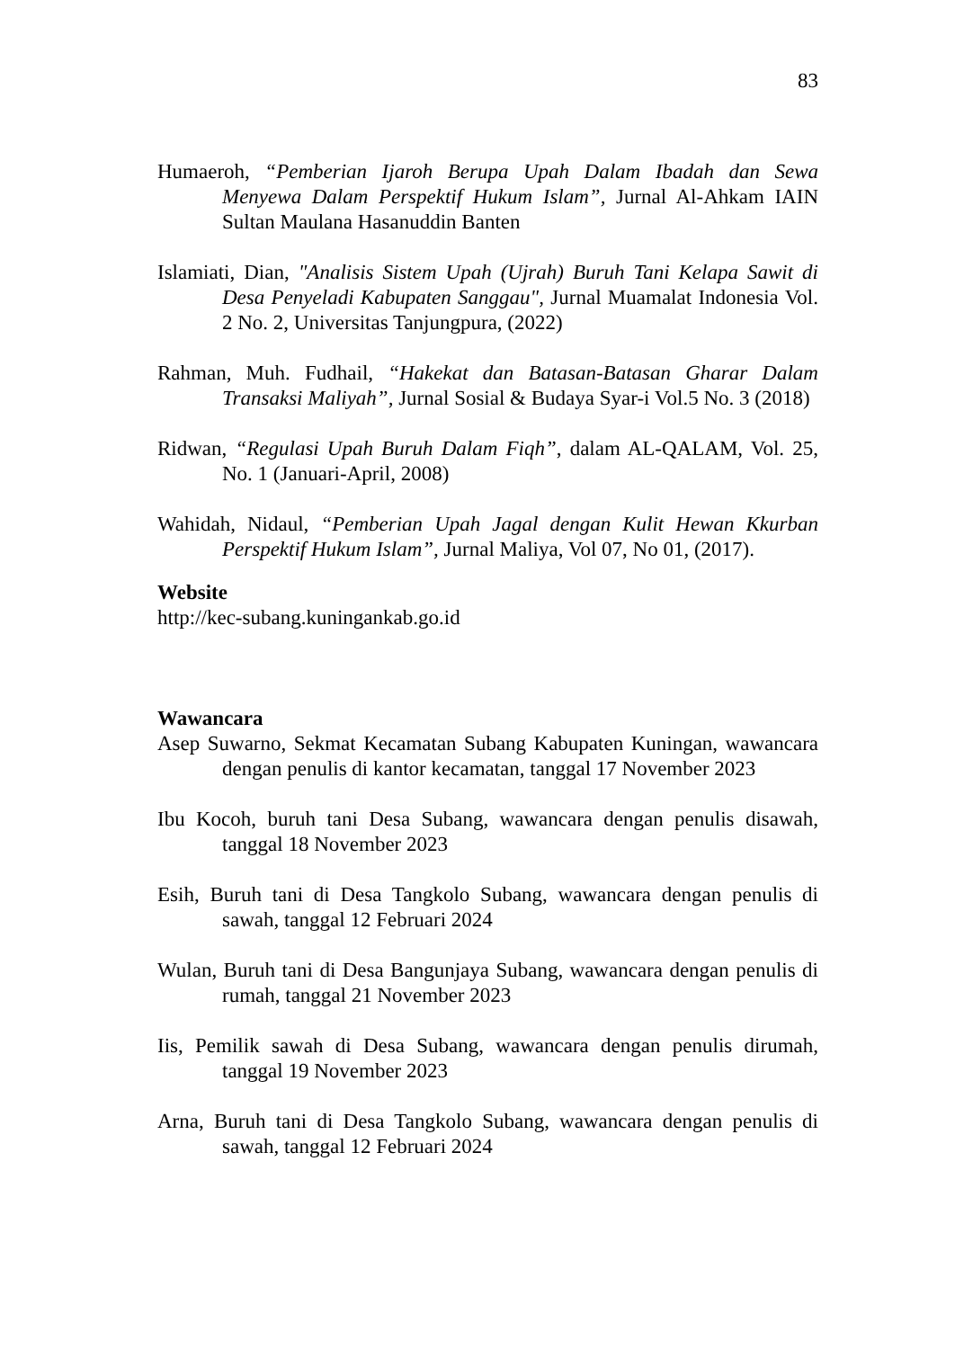83
Humaeroh, “Pemberian Ijaroh Berupa Upah Dalam Ibadah dan Sewa Menyewa Dalam Perspektif Hukum Islam”, Jurnal Al-Ahkam IAIN Sultan Maulana Hasanuddin Banten
Islamiati, Dian, "Analisis Sistem Upah (Ujrah) Buruh Tani Kelapa Sawit di Desa Penyeladi Kabupaten Sanggau", Jurnal Muamalat Indonesia Vol. 2 No. 2, Universitas Tanjungpura, (2022)
Rahman, Muh. Fudhail, “Hakekat dan Batasan-Batasan Gharar Dalam Transaksi Maliyah”, Jurnal Sosial & Budaya Syar-i Vol.5 No. 3 (2018)
Ridwan, “Regulasi Upah Buruh Dalam Fiqh”, dalam AL-QALAM, Vol. 25, No. 1 (Januari-April, 2008)
Wahidah, Nidaul, “Pemberian Upah Jagal dengan Kulit Hewan Kkurban Perspektif Hukum Islam”, Jurnal Maliya, Vol 07, No 01, (2017).
Website
http://kec-subang.kuningankab.go.id
Wawancara
Asep Suwarno, Sekmat Kecamatan Subang Kabupaten Kuningan, wawancara dengan penulis di kantor kecamatan, tanggal 17 November 2023
Ibu Kocoh, buruh tani Desa Subang, wawancara dengan penulis disawah, tanggal 18 November 2023
Esih, Buruh tani di Desa Tangkolo Subang, wawancara dengan penulis di sawah, tanggal 12 Februari 2024
Wulan, Buruh tani di Desa Bangunjaya Subang, wawancara dengan penulis di rumah, tanggal 21 November 2023
Iis, Pemilik sawah di Desa Subang, wawancara dengan penulis dirumah, tanggal 19 November 2023
Arna, Buruh tani di Desa Tangkolo Subang, wawancara dengan penulis di sawah, tanggal 12 Februari 2024